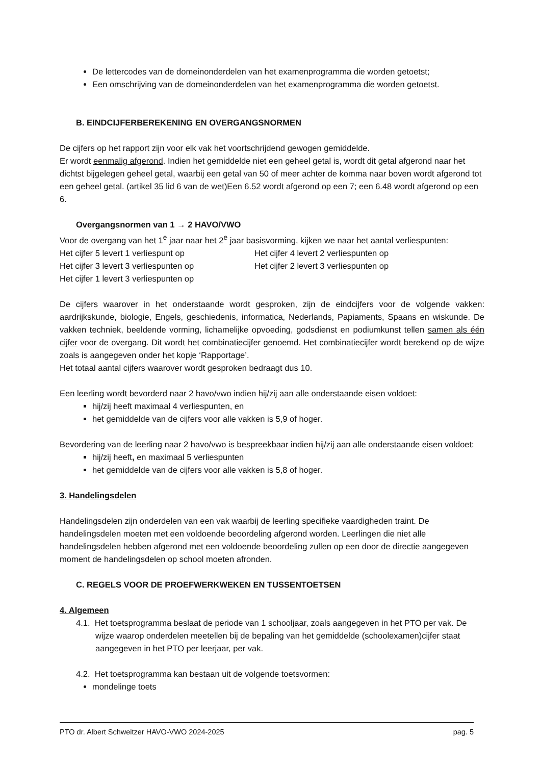De lettercodes van de domeinonderdelen van het examenprogramma die worden getoetst;
Een omschrijving van de domeinonderdelen van het examenprogramma die worden getoetst.
B. EINDCIJFERBEREKENING EN OVERGANGSNORMEN
De cijfers op het rapport zijn voor elk vak het voortschrijdend gewogen gemiddelde.
Er wordt eenmalig afgerond. Indien het gemiddelde niet een geheel getal is, wordt dit getal afgerond naar het dichtst bijgelegen geheel getal, waarbij een getal van 50 of meer achter de komma naar boven wordt afgerond tot een geheel getal. (artikel 35 lid 6 van de wet)Een 6.52 wordt afgerond op een 7; een 6.48 wordt afgerond op een 6.
Overgangsnormen van 1 → 2 HAVO/VWO
Voor de overgang van het 1<sup>e</sup> jaar naar het 2<sup>e</sup> jaar basisvorming, kijken we naar het aantal verliespunten:
Het cijfer 5 levert 1 verliespunt op Het cijfer 4 levert 2 verliespunten op
Het cijfer 3 levert 3 verliespunten op Het cijfer 2 levert 3 verliespunten op
Het cijfer 1 levert 3 verliespunten op
De cijfers waarover in het onderstaande wordt gesproken, zijn de eindcijfers voor de volgende vakken: aardrijkskunde, biologie, Engels, geschiedenis, informatica, Nederlands, Papiaments, Spaans en wiskunde. De vakken techniek, beeldende vorming, lichamelijke opvoeding, godsdienst en podiumkunst tellen samen als één cijfer voor de overgang. Dit wordt het combinatiecijfer genoemd. Het combinatiecijfer wordt berekend op de wijze zoals is aangegeven onder het kopje ‘Rapportage’.
Het totaal aantal cijfers waarover wordt gesproken bedraagt dus 10.
Een leerling wordt bevorderd naar 2 havo/vwo indien hij/zij aan alle onderstaande eisen voldoet:
hij/zij heeft maximaal 4 verliespunten, en
het gemiddelde van de cijfers voor alle vakken is 5,9 of hoger.
Bevordering van de leerling naar 2 havo/vwo is bespreekbaar indien hij/zij aan alle onderstaande eisen voldoet:
hij/zij heeft, en maximaal 5 verliespunten
het gemiddelde van de cijfers voor alle vakken is 5,8 of hoger.
3. Handelingsdelen
Handelingsdelen zijn onderdelen van een vak waarbij de leerling specifieke vaardigheden traint. De handelingsdelen moeten met een voldoende beoordeling afgerond worden. Leerlingen die niet alle handelingsdelen hebben afgerond met een voldoende beoordeling zullen op een door de directie aangegeven moment de handelingsdelen op school moeten afronden.
C. REGELS VOOR DE PROEFWERKWEKEN EN TUSSENTOETSEN
4. Algemeen
4.1. Het toetsprogramma beslaat de periode van 1 schooljaar, zoals aangegeven in het PTO per vak. De wijze waarop onderdelen meetellen bij de bepaling van het gemiddelde (schoolexamen)cijfer staat aangegeven in het PTO per leerjaar, per vak.
4.2. Het toetsprogramma kan bestaan uit de volgende toetsvormen:
mondelinge toets
PTO dr. Albert Schweitzer HAVO-VWO 2024-2025 pag. 5